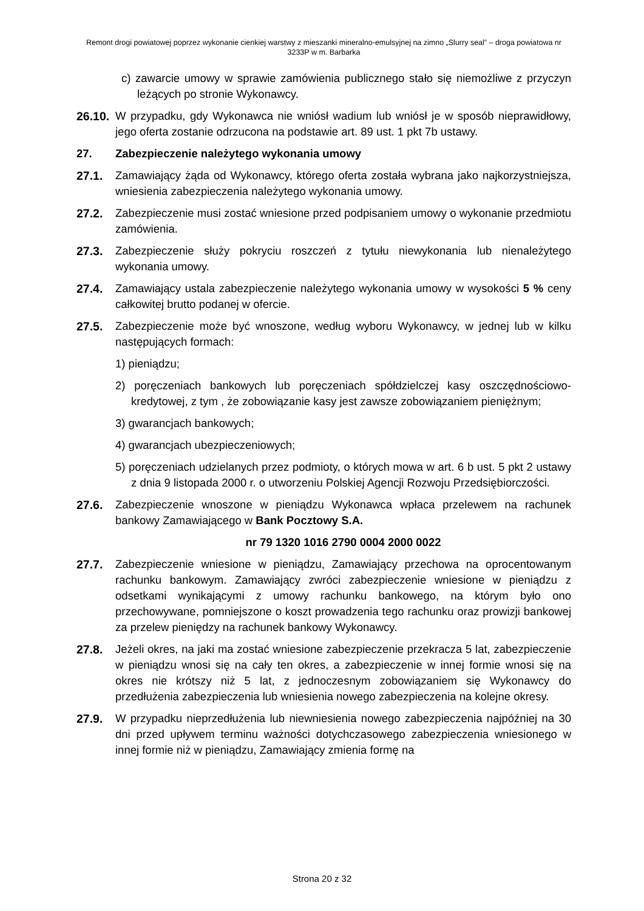Remont drogi powiatowej poprzez wykonanie cienkiej warstwy z mieszanki mineralno-emulsyjnej na zimno „Slurry seal” – droga powiatowa nr 3233P w m. Barbarka
c) zawarcie umowy w sprawie zamówienia publicznego stało się niemożliwe z przyczyn leżących po stronie Wykonawcy.
26.10.
W przypadku, gdy Wykonawca nie wniósł wadium lub wniósł je w sposób nieprawidłowy, jego oferta zostanie odrzucona na podstawie art. 89 ust. 1 pkt 7b ustawy.
27. Zabezpieczenie należytego wykonania umowy
27.1. Zamawiający żąda od Wykonawcy, którego oferta została wybrana jako najkorzystniejsza, wniesienia zabezpieczenia należytego wykonania umowy.
27.2. Zabezpieczenie musi zostać wniesione przed podpisaniem umowy o wykonanie przedmiotu zamówienia.
27.3. Zabezpieczenie służy pokryciu roszczeń z tytułu niewykonania lub nienależytego wykonania umowy.
27.4. Zamawiający ustala zabezpieczenie należytego wykonania umowy w wysokości 5 % ceny całkowitej brutto podanej w ofercie.
27.5. Zabezpieczenie może być wnoszone, według wyboru Wykonawcy, w jednej lub w kilku następujących formach:
1) pieniądzu;
2) poręczeniach bankowych lub poręczeniach spółdzielczej kasy oszczędnościowo-kredytowej, z tym , że zobowiązanie kasy jest zawsze zobowiązaniem pieniężnym;
3) gwarancjach bankowych;
4) gwarancjach ubezpieczeniowych;
5) poręczeniach udzielanych przez podmioty, o których mowa w art. 6 b ust. 5 pkt 2 ustawy z dnia 9 listopada 2000 r. o utworzeniu Polskiej Agencji Rozwoju Przedsiębiorczości.
27.6. Zabezpieczenie wnoszone w pieniądzu Wykonawca wpłaca przelewem na rachunek bankowy Zamawiającego w Bank Pocztowy S.A.
nr 79 1320 1016 2790 0004 2000 0022
27.7. Zabezpieczenie wniesione w pieniądzu, Zamawiający przechowa na oprocentowanym rachunku bankowym. Zamawiający zwróci zabezpieczenie wniesione w pieniądzu z odsetkami wynikającymi z umowy rachunku bankowego, na którym było ono przechowywane, pomniejszone o koszt prowadzenia tego rachunku oraz prowizji bankowej za przelew pieniędzy na rachunek bankowy Wykonawcy.
27.8. Jeżeli okres, na jaki ma zostać wniesione zabezpieczenie przekracza 5 lat, zabezpieczenie w pieniądzu wnosi się na cały ten okres, a zabezpieczenie w innej formie wnosi się na okres nie krótszy niż 5 lat, z jednoczesnym zobowiązaniem się Wykonawcy do przedłużenia zabezpieczenia lub wniesienia nowego zabezpieczenia na kolejne okresy.
27.9. W przypadku nieprzedłużenia lub niewniesienia nowego zabezpieczenia najpóźniej na 30 dni przed upływem terminu ważności dotychczasowego zabezpieczenia wniesionego w innej formie niż w pieniądzu, Zamawiający zmienia formę na
Strona 20 z 32